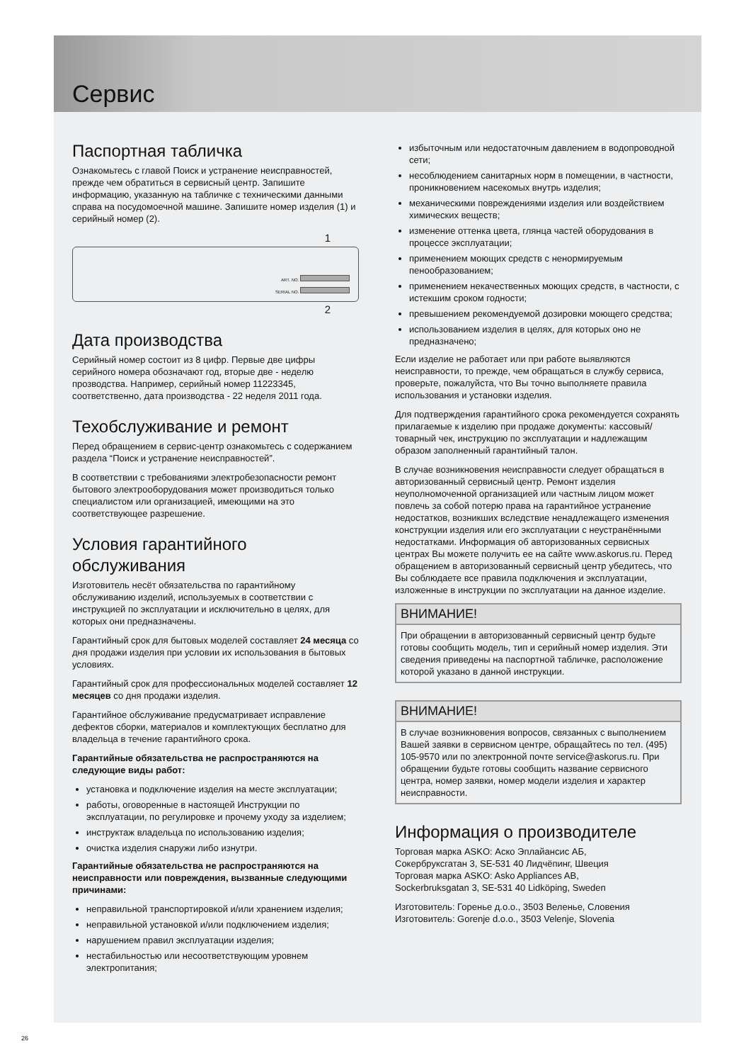Сервис
Паспортная табличка
Ознакомьтесь с главой Поиск и устранение неисправностей, прежде чем обратиться в сервисный центр. Запишите информацию, указанную на табличке с техническими данными справа на посудомоечной машине. Запишите номер изделия (1) и серийный номер (2).
1
ART. NO.
SERIAL NO.
2
Дата производства
Серийный номер состоит из 8 цифр. Первые две цифры серийного номера обозначают год, вторые две - неделю прозводства. Например, серийный номер 11223345, соответственно, дата производства - 22 неделя 2011 года.
Техобслуживание и ремонт
Перед обращением в сервис-центр ознакомьтесь с содержанием раздела “Поиск и устранение неисправностей”.
В соответствии с требованиями электробезопасности ремонт бытового электрооборудования может производиться только специалистом или организацией, имеющими на это соответствующее разрешение.
Условия гарантийного обслуживания
Изготовитель несёт обязательства по гарантийному обслуживанию изделий, используемых в соответствии с инструкцией по эксплуатации и исключительно в целях, для которых они предназначены.
Гарантийный срок для бытовых моделей составляет 24 месяца со дня продажи изделия при условии их использования в бытовых условиях.
Гарантийный срок для профессиональных моделей составляет 12 месяцев со дня продажи изделия.
Гарантийное обслуживание предусматривает исправление дефектов сборки, материалов и комплектующих бесплатно для владельца в течение гарантийного срока.
Гарантийные обязательства не распространяются на следующие виды работ:
установка и подключение изделия на месте эксплуатации;
работы, оговоренные в настоящей Инструкции по эксплуатации, по регулировке и прочему уходу за изделием;
инструктаж владельца по использованию изделия;
очистка изделия снаружи либо изнутри.
Гарантийные обязательства не распространяются на неисправности или повреждения, вызванные следующими причинами:
неправильной транспортировкой и/или хранением изделия;
неправильной установкой и/или подключением изделия;
нарушением правил эксплуатации изделия;
нестабильностью или несоответствующим уровнем электропитания;
избыточным или недостаточным давлением в водопроводной сети;
несоблюдением санитарных норм в помещении, в частности, проникновением насекомых внутрь изделия;
механическими повреждениями изделия или воздействием химических веществ;
изменение оттенка цвета, глянца частей оборудования в процессе эксплуатации;
применением моющих средств с ненормируемым пенообразованием;
применением некачественных моющих средств, в частности, с истекшим сроком годности;
превышением рекомендуемой дозировки моющего средства;
использованием изделия в целях, для которых оно не предназначено;
Если изделие не работает или при работе выявляются неисправности, то прежде, чем обращаться в службу сервиса, проверьте, пожалуйста, что Вы точно выполняете правила использования и установки изделия.
Для подтверждения гарантийного срока рекомендуется сохранять прилагаемые к изделию при продаже документы: кассовый/товарный чек, инструкцию по эксплуатации и надлежащим образом заполненный гарантийный талон.
В случае возникновения неисправности следует обращаться в авторизованный сервисный центр. Ремонт изделия неуполномоченной организацией или частным лицом может повлечь за собой потерю права на гарантийное устранение недостатков, возникших вследствие ненадлежащего изменения конструкции изделия или его эксплуатации с неустранёнными недостатками. Информация об авторизованных сервисных центрах Вы можете получить ее на сайте www.askorus.ru. Перед обращением в авторизованный сервисный центр убедитесь, что Вы соблюдаете все правила подключения и эксплуатации, изложенные в инструкции по эксплуатации на данное изделие.
ВНИМАНИЕ!
При обращении в авторизованный сервисный центр будьте готовы сообщить модель, тип и серийный номер изделия. Эти сведения приведены на паспортной табличке, расположение которой указано в данной инструкции.
ВНИМАНИЕ!
В случае возникновения вопросов, связанных с выполнением Вашей заявки в сервисном центре, обращайтесь по тел. (495) 105-9570 или по электронной почте service@askorus.ru. При обращении будьте готовы сообщить название сервисного центра, номер заявки, номер модели изделия и характер неисправности.
Информация о производителе
Торговая марка ASKO: Аско Эплайансис АБ,
Сокербруксгатан 3, SE-531 40 Лидчёпинг, Швеция
Торговая марка ASKO: Asko Appliances AB,
Sockerbruksgatan 3, SE-531 40 Lidköping, Sweden
Изготовитель: Горенье д.о.о., 3503 Веленье, Словения
Изготовитель: Gorenje d.o.o., 3503 Velenje, Slovenia
26